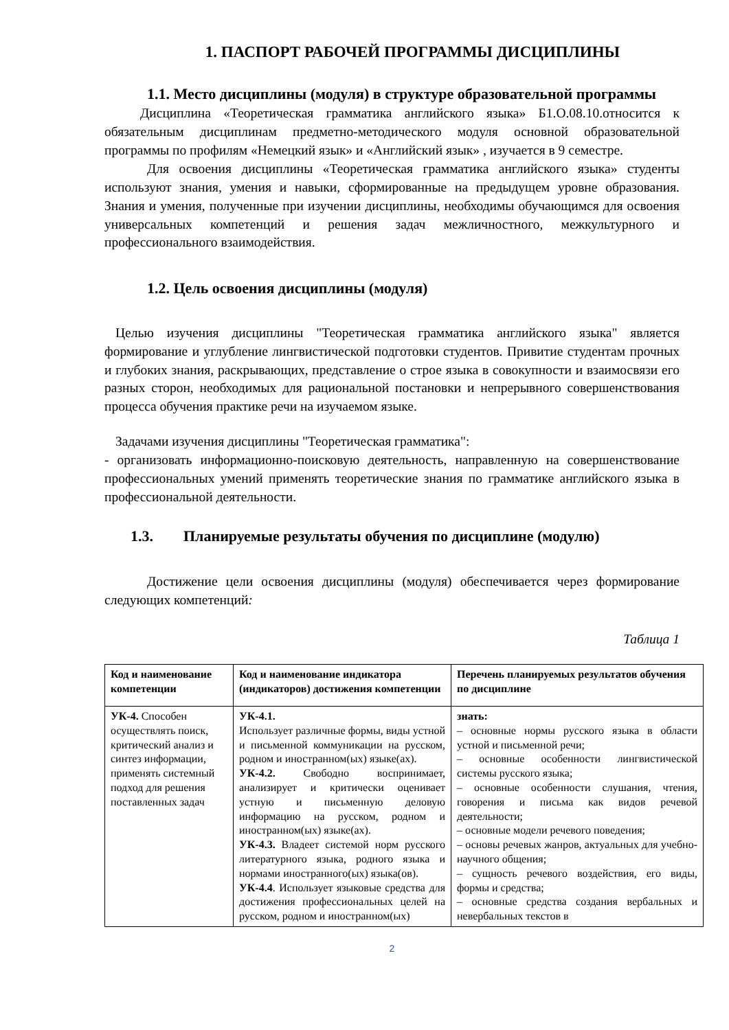1. ПАСПОРТ РАБОЧЕЙ ПРОГРАММЫ ДИСЦИПЛИНЫ
1.1. Место дисциплины (модуля) в структуре образовательной программы
Дисциплина «Теоретическая грамматика английского языка» Б1.О.08.10.относится к обязательным дисциплинам предметно-методического модуля основной образовательной программы по профилям «Немецкий язык» и «Английский язык» , изучается в 9 семестре.
Для освоения дисциплины «Теоретическая грамматика английского языка» студенты используют знания, умения и навыки, сформированные на предыдущем уровне образования. Знания и умения, полученные при изучении дисциплины, необходимы обучающимся для освоения универсальных компетенций и решения задач межличностного, межкультурного и профессионального взаимодействия.
1.2. Цель освоения дисциплины (модуля)
Целью изучения дисциплины "Теоретическая грамматика английского языка" является формирование и углубление лингвистической подготовки студентов. Привитие студентам прочных и глубоких знания, раскрывающих, представление о строе языка в совокупности и взаимосвязи его разных сторон, необходимых для рациональной постановки и непрерывного совершенствования процесса обучения практике речи на изучаемом языке.
Задачами изучения дисциплины "Теоретическая грамматика":
- организовать информационно-поисковую деятельность, направленную на совершенствование профессиональных умений применять теоретические знания по грамматике английского языка в профессиональной деятельности.
1.3. Планируемые результаты обучения по дисциплине (модулю)
Достижение цели освоения дисциплины (модуля) обеспечивается через формирование следующих компетенций:
Таблица 1
| Код и наименование компетенции | Код и наименование индикатора (индикаторов) достижения компетенции | Перечень планируемых результатов обучения по дисциплине |
| --- | --- | --- |
| УК-4. Способен осуществлять поиск, критический анализ и синтез информации, применять системный подход для решения поставленных задач | УК-4.1. Использует различные формы, виды устной и письменной коммуникации на русском, родном и иностранном(ых) языке(ах). УК-4.2. Свободно воспринимает, анализирует и критически оценивает устную и письменную деловую информацию на русском, родном и иностранном(ых) языке(ах). УК-4.3. Владеет системой норм русского литературного языка, родного языка и нормами иностранного(ых) языка(ов). УК-4.4 . Использует языковые средства для достижения профессиональных целей на русском, родном и иностранном(ых) | знать: – основные нормы русского языка в области устной и письменной речи; – основные особенности лингвистической системы русского языка; – основные особенности слушания, чтения, говорения и письма как видов речевой деятельности; – основные модели речевого поведения; – основы речевых жанров, актуальных для учебно-научного общения; – сущность речевого воздействия, его виды, формы и средства; – основные средства создания вербальных и невербальных текстов в |
2